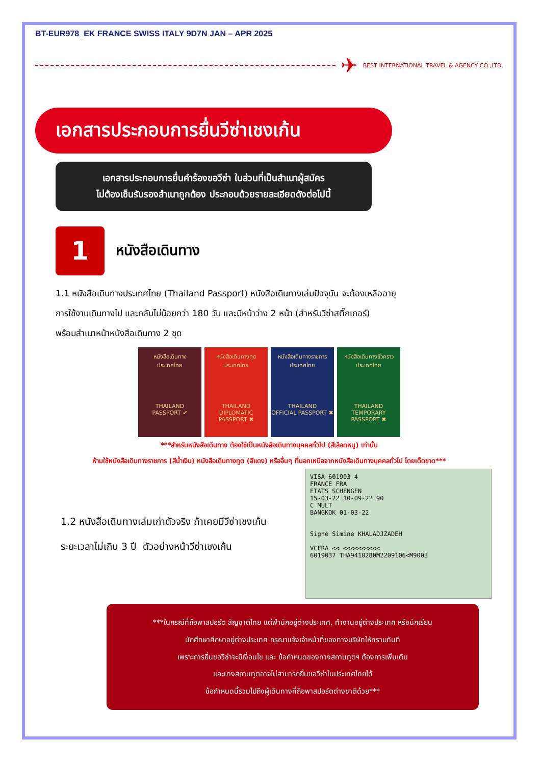BT-EUR978_EK FRANCE SWISS ITALY 9D7N JAN – APR 2025
✈ BEST INTERNATIONAL TRAVEL & AGENCY CO.,LTD.
เอกสารประกอบการยื่นวีซ่าเชงเก้น
เอกสารประกอบการยื่นคำร้องขอวีซ่า ในส่วนที่เป็นสำเนาผู้สมัคร
ไม่ต้องเซ็นรับรองสำเนาถูกต้อง ประกอบด้วยรายละเอียดดังต่อไปนี้
1
หนังสือเดินทาง
1.1 หนังสือเดินทางประเทศไทย (Thailand Passport) หนังสือเดินทางเล่มปัจจุบัน จะต้องเหลืออายุ
การใช้งานเดินทางไป และกลับไม่น้อยกว่า 180 วัน และมีหน้าว่าง 2 หน้า (สำหรับวีซ่าสติ๊กเกอร์)
พร้อมสำเนาหน้าหนังสือเดินทาง 2 ชุด
หนังสือเดินทาง
ประเทศไทย
THAILAND
PASSPORT ✔
หนังสือเดินทางทูต
ประเทศไทย
THAILAND
DIPLOMATIC PASSPORT ✖
หนังสือเดินทางราชการ
ประเทศไทย
THAILAND
OFFICIAL PASSPORT ✖
หนังสือเดินทางชั่วคราว
ประเทศไทย
THAILAND
TEMPORARY PASSPORT ✖
***สำหรับหนังสือเดินทาง ต้องใช้เป็นหนังสือเดินทางบุคคลทั่วไป (สีเลือดหมู) เท่านั้น
ห้ามใช้หนังสือเดินทางราชการ (สีน้ำเงิน) หนังสือเดินทางทูต (สีแดง) หรืออื่นๆ ที่นอกเหนือจากหนังสือเดินทางบุคคลทั่วไป โดยเด็ดขาด***
1.2 หนังสือเดินทางเล่มเก่าตัวจริง ถ้าเคยมีวีซ่าเชงเก้น
ระยะเวลาไม่เกิน 3 ปี ตัวอย่างหน้าวีซ่าเชงเก้น
VISA 601903 4
FRANCE FRA
ETATS SCHENGEN
15-03-22 10-09-22 90
C MULT
BANGKOK 01-03-22
Signé Simine KHALADJZADEH
VCFRA << <<<<<<<<<<
6019037 THA9410280M2209106<M9003
***ในกรณีที่ถือพาสปอร์ต สัญชาติไทย แต่พำนักอยู่ต่างประเทศ, ทำงานอยู่ต่างประเทศ หรือนักเรียน
นักศึกษาศึกษาอยู่ต่างประเทศ กรุณาแจ้งเจ้าหน้าที่ของทางบริษัทให้ทราบทันที
เพราะการยื่นขอวีซ่าจะมีเงื่อนไข และ ข้อกำหนดของทางสถานทูตฯ ต้องการเพิ่มเติม
และบางสถานทูตอาจไม่สามารถยื่นขอวีซ่าในประเทศไทยได้
ข้อกำหนดนี้รวมไปถึงผู้เดินทางที่ถือพาสปอร์ตต่างชาติด้วย***